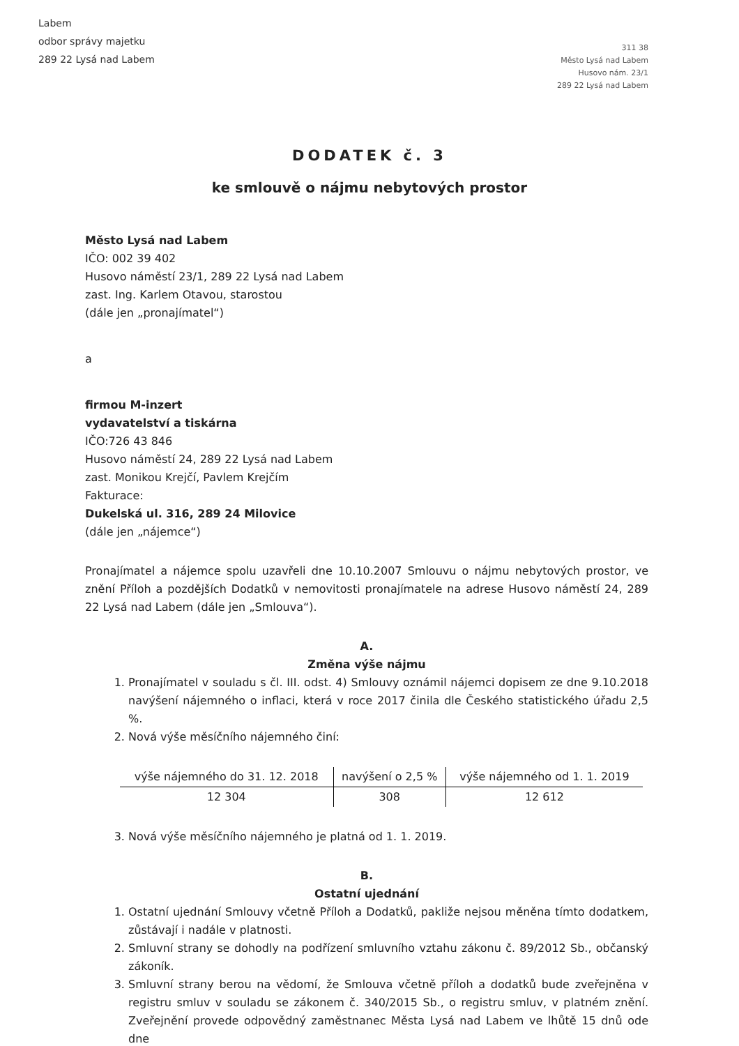Labem
odbor správy majetku
289 22 Lysá nad Labem
311 38
Město Lysá nad Labem
Husovo nám. 23/1
289 22 Lysá nad Labem
DODATEK č. 3
ke smlouvě o nájmu nebytových prostor
Město Lysá nad Labem
IČO: 002 39 402
Husovo náměstí 23/1, 289 22 Lysá nad Labem
zast. Ing. Karlem Otavou, starostou
(dále jen „pronajímatel“)
a
firmou M-inzert
vydavatelství a tiskárna
IČO:726 43 846
Husovo náměstí 24, 289 22 Lysá nad Labem
zast. Monikou Krejčí, Pavlem Krejčím
Fakturace:
Dukelská ul. 316, 289 24 Milovice
(dále jen „nájemce“)
Pronajímatel a nájemce spolu uzavřeli dne 10.10.2007 Smlouvu o nájmu nebytových prostor, ve znění Příloh a pozdějších Dodatků v nemovitosti pronajímatele na adrese Husovo náměstí 24, 289 22 Lysá nad Labem (dále jen „Smlouva“).
A.
Změna výše nájmu
1. Pronajímatel v souladu s čl. III. odst. 4) Smlouvy oznámil nájemci dopisem ze dne 9.10.2018 navýšení nájemného o inflaci, která v roce 2017 činila dle Českého statistického úřadu 2,5 %.
2. Nová výše měsíčního nájemného činí:
| výše nájemného do 31. 12. 2018 | navýšení o 2,5 % | výše nájemného od 1. 1. 2019 |
| --- | --- | --- |
| 12 304 | 308 | 12 612 |
3. Nová výše měsíčního nájemného je platná od 1. 1. 2019.
B.
Ostatní ujednání
1. Ostatní ujednání Smlouvy včetně Příloh a Dodatků, pakliže nejsou měněna tímto dodatkem, zůstávají i nadále v platnosti.
2. Smluvní strany se dohodly na podřízení smluvního vztahu zákonu č. 89/2012 Sb., občanský zákoník.
3. Smluvní strany berou na vědomí, že Smlouva včetně příloh a dodatků bude zveřejněna v registru smluv v souladu se zákonem č. 340/2015 Sb., o registru smluv, v platném znění. Zveřejnění provede odpovědný zaměstnanec Města Lysá nad Labem ve lhůtě 15 dnů ode dne